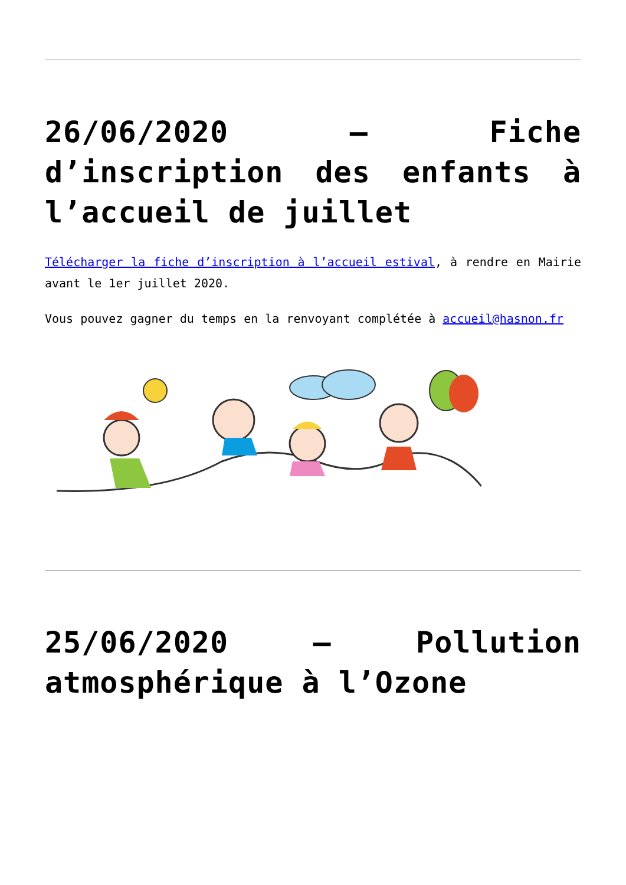26/06/2020 – Fiche d’inscription des enfants à l’accueil de juillet
Télécharger la fiche d’inscription à l’accueil estival, à rendre en Mairie avant le 1er juillet 2020.
Vous pouvez gagner du temps en la renvoyant complétée à accueil@hasnon.fr
25/06/2020 – Pollution atmosphérique à l’Ozone